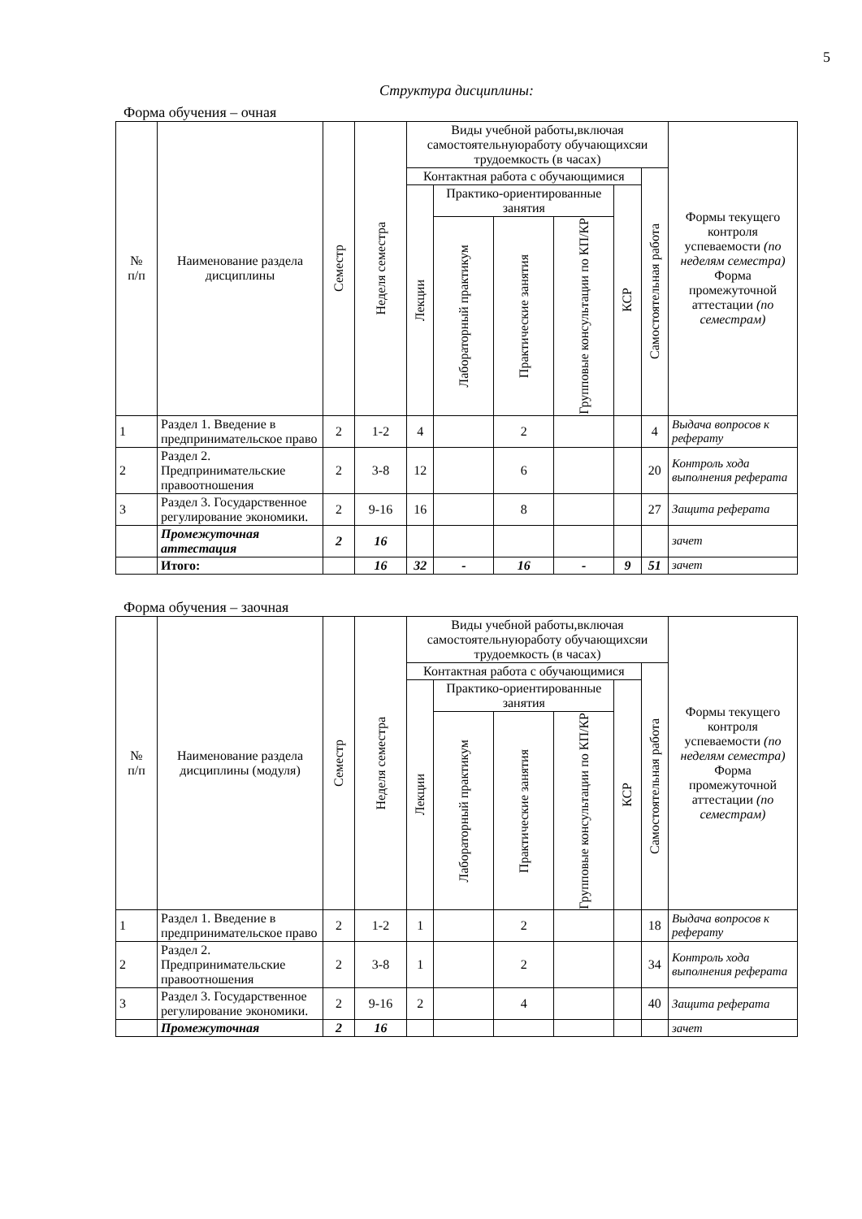5
Структура дисциплины:
Форма обучения – очная
| № п/п | Наименование раздела дисциплины | Семестр | Неделя семестра | Виды учебной работы,включая самостоятельнуюработу обучающихсяи трудоемкость (в часах) | | | | | | Формы текущего контроля успеваемости (по неделям семестра) Форма промежуточной аттестации (по семестрам) |
| --- | --- | --- | --- | --- | --- | --- | --- | --- | --- | --- |
| | | | | Контактная работа с обучающимися | | | | | Самостоятельная работа | |
| | | | | Лекции | Практико-ориентированные занятия | | | КСР | | |
| | | | | | Лабораторный практикум | Практические занятия | Групповые консультации по КП/КР | | | |
| 1 | Раздел 1. Введение в предпринимательское право | 2 | 1-2 | 4 | | 2 | | | 4 | Выдача вопросов к реферату |
| 2 | Раздел 2. Предпринимательские правоотношения | 2 | 3-8 | 12 | | 6 | | | 20 | Контроль хода выполнения реферата |
| 3 | Раздел 3. Государственное регулирование экономики. | 2 | 9-16 | 16 | | 8 | | | 27 | Защита реферата |
| | Промежуточная аттестация | 2 | 16 | | | | | | | зачет |
| | Итого: | | 16 | 32 | - | 16 | - | 9 | 51 | зачет |
Форма обучения – заочная
| № п/п | Наименование раздела дисциплины (модуля) | Семестр | Неделя семестра | Виды учебной работы,включая самостоятельнуюработу обучающихсяи трудоемкость (в часах) | | | | | | Формы текущего контроля успеваемости (по неделям семестра) Форма промежуточной аттестации (по семестрам) |
| --- | --- | --- | --- | --- | --- | --- | --- | --- | --- | --- |
| | | | | Контактная работа с обучающимися | | | | | Самостоятельная работа | |
| | | | | Лекции | Практико-ориентированные занятия | | | КСР | | |
| | | | | | Лабораторный практикум | Практические занятия | Групповые консультации по КП/КР | | | |
| 1 | Раздел 1. Введение в предпринимательское право | 2 | 1-2 | 1 | | 2 | | | 18 | Выдача вопросов к реферату |
| 2 | Раздел 2. Предпринимательские правоотношения | 2 | 3-8 | 1 | | 2 | | | 34 | Контроль хода выполнения реферата |
| 3 | Раздел 3. Государственное регулирование экономики. | 2 | 9-16 | 2 | | 4 | | | 40 | Защита реферата |
| | Промежуточная | 2 | 16 | | | | | | | зачет |